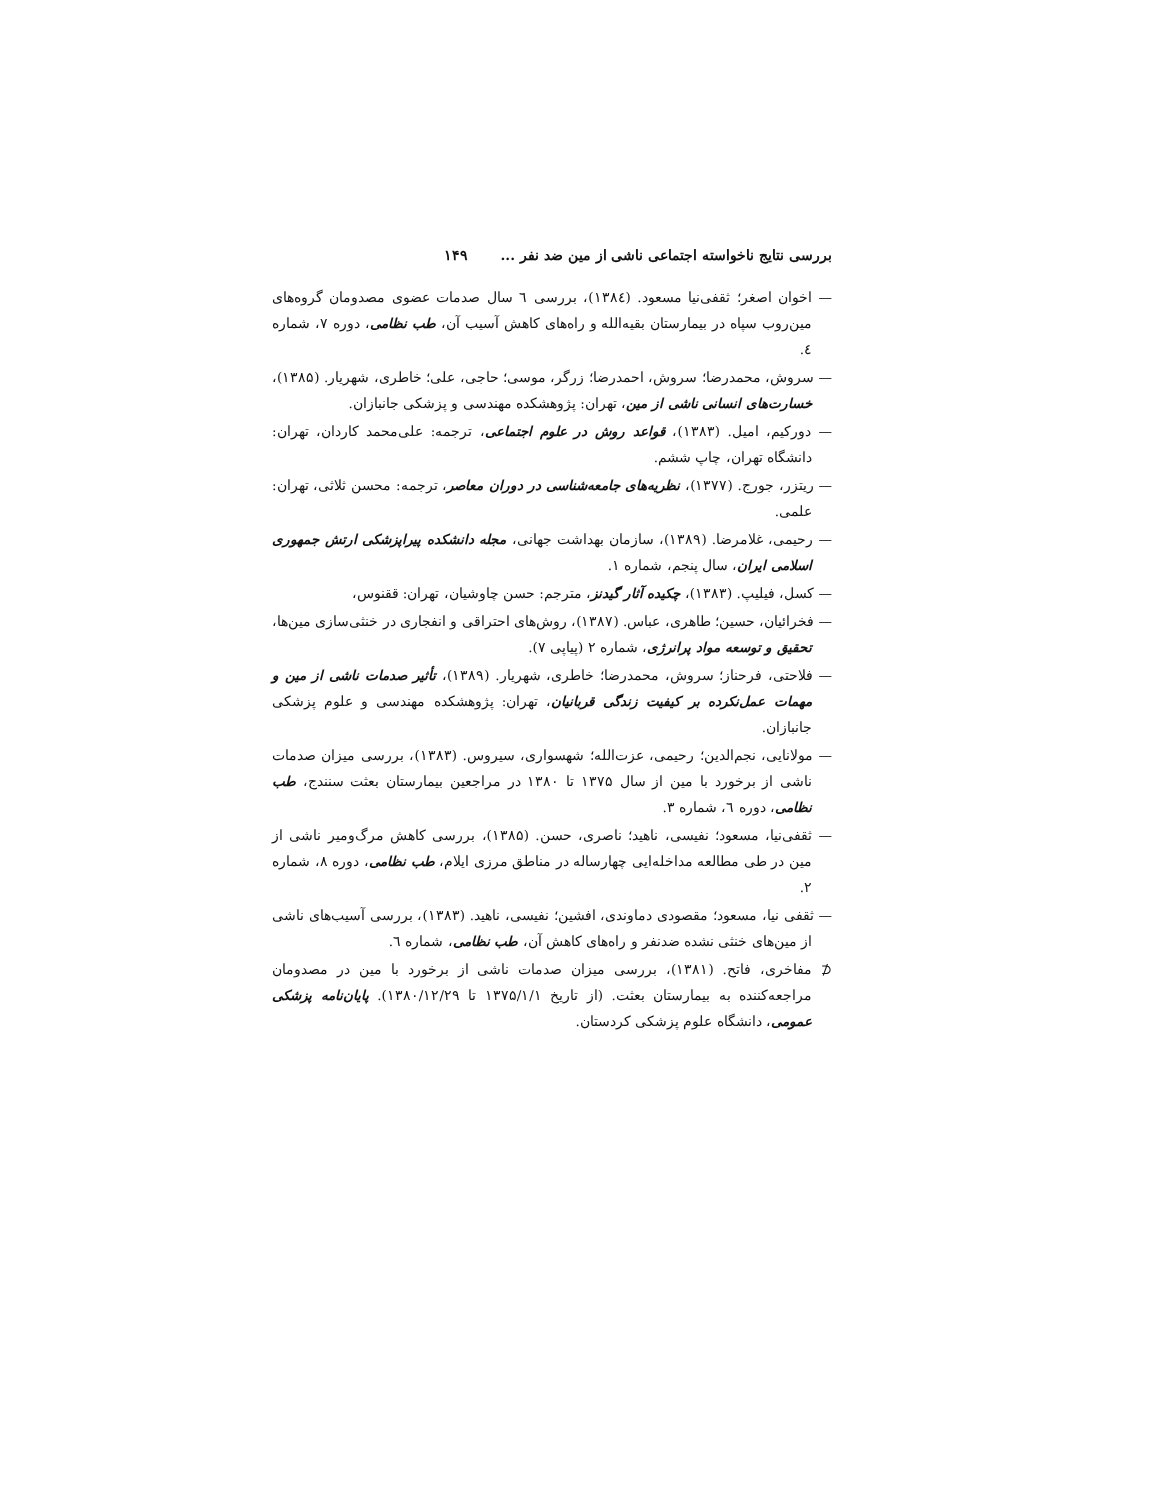بررسی نتایج ناخواسته اجتماعی ناشی از مین ضد نفر ... ۱۴۹
— اخوان اصغر؛ ثقفی‌نیا مسعود. (۱۳۸٤)، بررسی ٦ سال صدمات عضوی مصدومان گروه‌های مین‌روب سپاه در بیمارستان بقیه‌الله و راه‌های کاهش آسیب آن، طب نظامی، دوره ۷، شماره ٤.
— سروش، محمدرضا؛ سروش، احمدرضا؛ زرگر، موسی؛ حاجی، علی؛ خاطری، شهریار. (۱۳۸۵)، خسارت‌های انسانی ناشی از مین، تهران: پژوهشکده مهندسی و پزشکی جانبازان.
— دورکیم، امیل. (۱۳۸۳)، قواعد روش در علوم اجتماعی، ترجمه: علی‌محمد کاردان، تهران: دانشگاه تهران، چاپ ششم.
— ریتزر، جورج. (۱۳۷۷)، نظریه‌های جامعه‌شناسی در دوران معاصر، ترجمه: محسن ثلاثی، تهران: علمی.
— رحیمی، غلامرضا. (۱۳۸۹)، سازمان بهداشت جهانی، مجله دانشکده پیراپزشکی ارتش جمهوری اسلامی ایران، سال پنجم، شماره ۱.
— کسل، فیلیپ. (۱۳۸۳)، چکیده آثار گیدنز، مترجم: حسن چاوشیان، تهران: ققنوس،
— فخرائیان، حسین؛ طاهری، عباس. (۱۳۸۷)، روش‌های احتراقی و انفجاری در خنثی‌سازی مین‌ها، تحقیق و توسعه مواد پرانرژی، شماره ۲ (پیاپی ۷).
— فلاحتی، فرحناز؛ سروش، محمدرضا؛ خاطری، شهریار. (۱۳۸۹)، تأثیر صدمات ناشی از مین و مهمات عمل‌نکرده بر کیفیت زندگی قربانیان، تهران: پژوهشکده مهندسی و علوم پزشکی جانبازان.
— مولانایی، نجم‌الدین؛ رحیمی، عزت‌الله؛ شهسواری، سیروس. (۱۳۸۳)، بررسی میزان صدمات ناشی از برخورد با مین از سال ۱۳۷۵ تا ۱۳۸۰ در مراجعین بیمارستان بعثت سنندج، طب نظامی، دوره ٦، شماره ۳.
— ثقفی‌نیا، مسعود؛ نفیسی، ناهید؛ ناصری، حسن. (۱۳۸۵)، بررسی کاهش مرگ‌ومیر ناشی از مین در طی مطالعه مداخله‌ایی چهارساله در مناطق مرزی ایلام، طب نظامی، دوره ۸، شماره ۲.
— ثقفی نیا، مسعود؛ مقصودی دماوندی، افشین؛ نفیسی، ناهید. (۱۳۸۳)، بررسی آسیب‌های ناشی از مین‌های خنثی نشده ضدنفر و راه‌های کاهش آن، طب نظامی، شماره ٦.
⊄ مفاخری، فاتح. (۱۳۸۱)، بررسی میزان صدمات ناشی از برخورد با مین در مصدومان مراجعه‌کننده به بیمارستان بعثت. (از تاریخ ۱۳۷۵/۱/۱ تا ۱۳۸۰/۱۲/۲۹). پایان‌نامه پزشکی عمومی، دانشگاه علوم پزشکی کردستان.